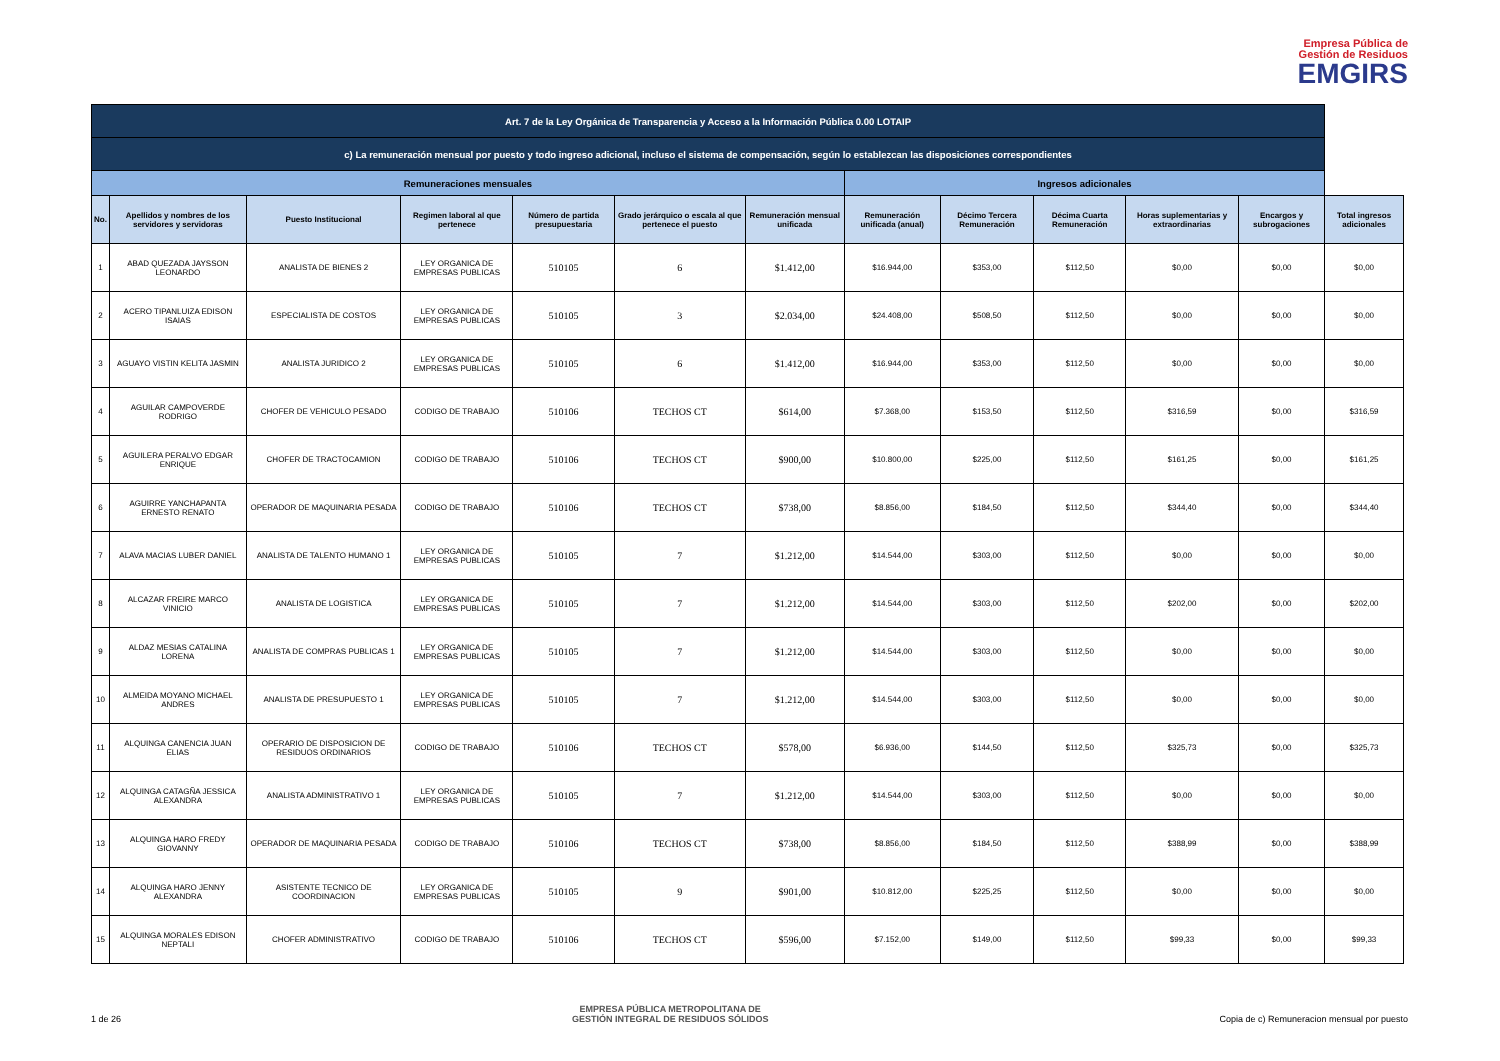Empresa Pública de
Gestión de Residuos
EMGIRS
| Art. 7 de la Ley Orgánica de Transparencia y Acceso a la Información Pública 0.00 LOTAIP | | | | | | | | | | | | |
| c) La remuneración mensual por puesto y todo ingreso adicional, incluso el sistema de compensación, según lo establezcan las disposiciones correspondientes | | | | | | | | | | | | |
| Remuneraciones mensuales | | | | | | | Ingresos adicionales | | | | | |
| No. | Apellidos y nombres de los servidores y servidoras | Puesto Institucional | Regimen laboral al que pertenece | Número de partida presupuestaria | Grado jerárquico o escala al que pertenece el puesto | Remuneración mensual unificada | Remuneración unificada (anual) | Décimo Tercera Remuneración | Décima Cuarta Remuneración | Horas suplementarias y extraordinarias | Encargos y subrogaciones | Total ingresos adicionales |
| 1 | ABAD QUEZADA JAYSSON LEONARDO | ANALISTA DE BIENES 2 | LEY ORGANICA DE EMPRESAS PUBLICAS | 510105 | 6 | $1.412,00 | $16.944,00 | $353,00 | $112,50 | $0,00 | $0,00 | $0,00 |
| 2 | ACERO TIPANLUIZA EDISON ISAIAS | ESPECIALISTA DE COSTOS | LEY ORGANICA DE EMPRESAS PUBLICAS | 510105 | 3 | $2.034,00 | $24.408,00 | $508,50 | $112,50 | $0,00 | $0,00 | $0,00 |
| 3 | AGUAYO VISTIN KELITA JASMIN | ANALISTA JURIDICO 2 | LEY ORGANICA DE EMPRESAS PUBLICAS | 510105 | 6 | $1.412,00 | $16.944,00 | $353,00 | $112,50 | $0,00 | $0,00 | $0,00 |
| 4 | AGUILAR CAMPOVERDE RODRIGO | CHOFER DE VEHICULO PESADO | CODIGO DE TRABAJO | 510106 | TECHOS CT | $614,00 | $7.368,00 | $153,50 | $112,50 | $316,59 | $0,00 | $316,59 |
| 5 | AGUILERA PERALVO EDGAR ENRIQUE | CHOFER DE TRACTOCAMION | CODIGO DE TRABAJO | 510106 | TECHOS CT | $900,00 | $10.800,00 | $225,00 | $112,50 | $161,25 | $0,00 | $161,25 |
| 6 | AGUIRRE YANCHAPANTA ERNESTO RENATO | OPERADOR DE MAQUINARIA PESADA | CODIGO DE TRABAJO | 510106 | TECHOS CT | $738,00 | $8.856,00 | $184,50 | $112,50 | $344,40 | $0,00 | $344,40 |
| 7 | ALAVA MACIAS LUBER DANIEL | ANALISTA DE TALENTO HUMANO 1 | LEY ORGANICA DE EMPRESAS PUBLICAS | 510105 | 7 | $1.212,00 | $14.544,00 | $303,00 | $112,50 | $0,00 | $0,00 | $0,00 |
| 8 | ALCAZAR FREIRE MARCO VINICIO | ANALISTA DE LOGISTICA | LEY ORGANICA DE EMPRESAS PUBLICAS | 510105 | 7 | $1.212,00 | $14.544,00 | $303,00 | $112,50 | $202,00 | $0,00 | $202,00 |
| 9 | ALDAZ MESIAS CATALINA LORENA | ANALISTA DE COMPRAS PUBLICAS 1 | LEY ORGANICA DE EMPRESAS PUBLICAS | 510105 | 7 | $1.212,00 | $14.544,00 | $303,00 | $112,50 | $0,00 | $0,00 | $0,00 |
| 10 | ALMEIDA MOYANO MICHAEL ANDRES | ANALISTA DE PRESUPUESTO 1 | LEY ORGANICA DE EMPRESAS PUBLICAS | 510105 | 7 | $1.212,00 | $14.544,00 | $303,00 | $112,50 | $0,00 | $0,00 | $0,00 |
| 11 | ALQUINGA CANENCIA JUAN ELIAS | OPERARIO DE DISPOSICION DE RESIDUOS ORDINARIOS | CODIGO DE TRABAJO | 510106 | TECHOS CT | $578,00 | $6.936,00 | $144,50 | $112,50 | $325,73 | $0,00 | $325,73 |
| 12 | ALQUINGA CATAGÑA JESSICA ALEXANDRA | ANALISTA ADMINISTRATIVO 1 | LEY ORGANICA DE EMPRESAS PUBLICAS | 510105 | 7 | $1.212,00 | $14.544,00 | $303,00 | $112,50 | $0,00 | $0,00 | $0,00 |
| 13 | ALQUINGA HARO FREDY GIOVANNY | OPERADOR DE MAQUINARIA PESADA | CODIGO DE TRABAJO | 510106 | TECHOS CT | $738,00 | $8.856,00 | $184,50 | $112,50 | $388,99 | $0,00 | $388,99 |
| 14 | ALQUINGA HARO JENNY ALEXANDRA | ASISTENTE TECNICO DE COORDINACION | LEY ORGANICA DE EMPRESAS PUBLICAS | 510105 | 9 | $901,00 | $10.812,00 | $225,25 | $112,50 | $0,00 | $0,00 | $0,00 |
| 15 | ALQUINGA MORALES EDISON NEPTALI | CHOFER ADMINISTRATIVO | CODIGO DE TRABAJO | 510106 | TECHOS CT | $596,00 | $7.152,00 | $149,00 | $112,50 | $99,33 | $0,00 | $99,33 |
1 de 26 EMPRESA PÚBLICA METROPOLITANA DE
GESTIÓN INTEGRAL DE RESIDUOS SÓLIDOS Copia de c) Remuneracion mensual por puesto